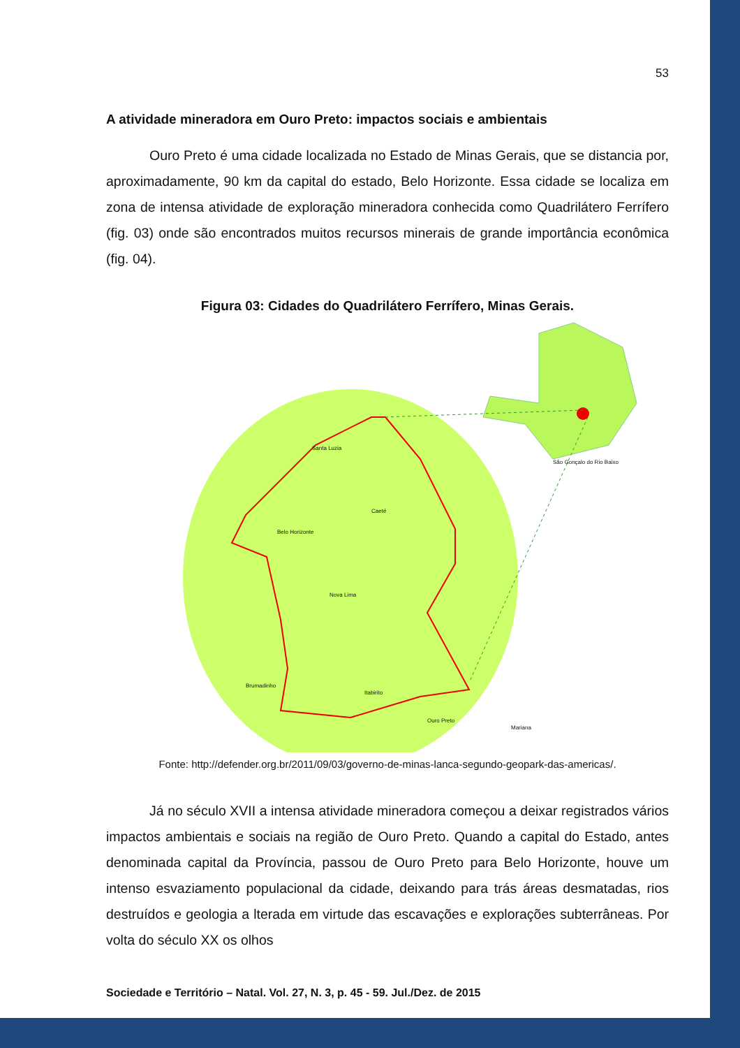53
A atividade mineradora em Ouro Preto: impactos sociais e ambientais
Ouro Preto é uma cidade localizada no Estado de Minas Gerais, que se distancia por, aproximadamente, 90 km da capital do estado, Belo Horizonte. Essa cidade se localiza em zona de intensa atividade de exploração mineradora conhecida como Quadrilátero Ferrífero (fig. 03) onde são encontrados muitos recursos minerais de grande importância econômica (fig. 04).
Figura 03: Cidades do Quadrilátero Ferrífero, Minas Gerais.
Santa Luzia
Belo Horizonte
Caeté
Nova Lima
Itabirito
Ouro Preto
Mariana
São Gonçalo do Rio Baixo
Brumadinho
Fonte: http://defender.org.br/2011/09/03/governo-de-minas-lanca-segundo-geopark-das-americas/.
Já no século XVII a intensa atividade mineradora começou a deixar registrados vários impactos ambientais e sociais na região de Ouro Preto. Quando a capital do Estado, antes denominada capital da Província, passou de Ouro Preto para Belo Horizonte, houve um intenso esvaziamento populacional da cidade, deixando para trás áreas desmatadas, rios destruídos e geologia a lterada em virtude das escavações e explorações subterrâneas. Por volta do século XX os olhos
Sociedade e Território – Natal. Vol. 27, N. 3, p. 45 - 59. Jul./Dez. de 2015